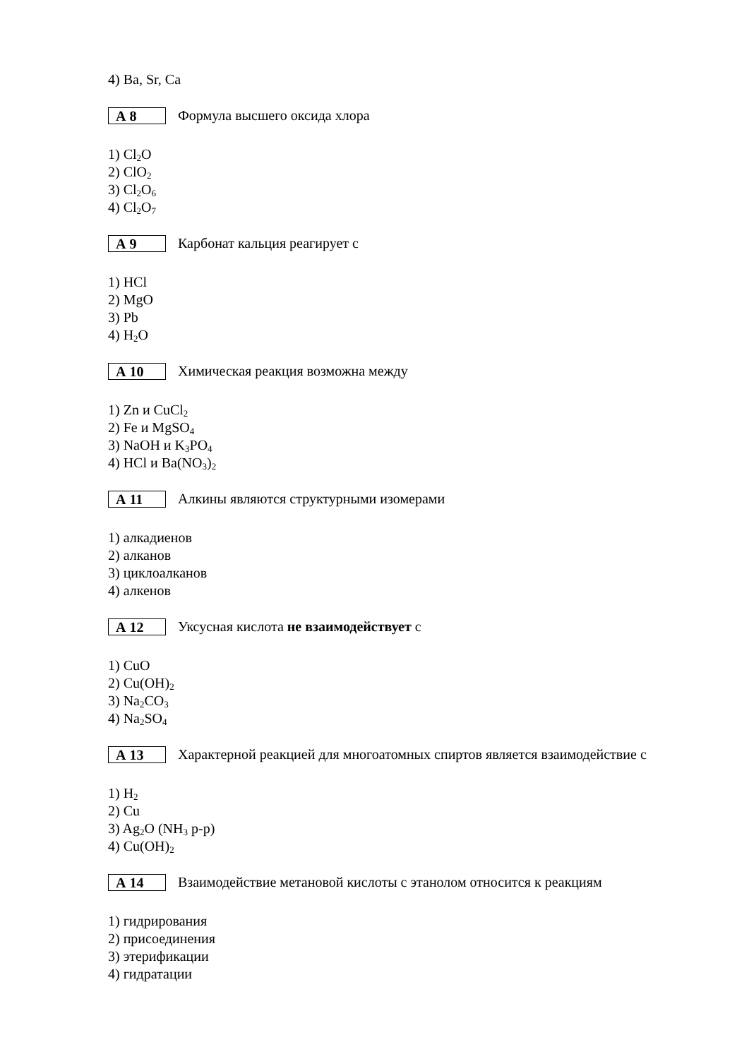4) Ba, Sr, Ca
А 8
Формула высшего оксида хлора
1) Cl<sub>2</sub>O
2) ClO<sub>2</sub>
3) Cl<sub>2</sub>O<sub>6</sub>
4) Cl<sub>2</sub>O<sub>7</sub>
А 9
Карбонат кальция реагирует с
1) HCl
2) MgO
3) Pb
4) H<sub>2</sub>O
А 10
Химическая реакция возможна между
1) Zn и CuCl<sub>2</sub>
2) Fe и MgSO<sub>4</sub>
3) NaOH и K<sub>3</sub>PO<sub>4</sub>
4) HCl и Ba(NO<sub>3</sub>)<sub>2</sub>
А 11
Алкины являются структурными изомерами
1) алкадиенов
2) алканов
3) циклоалканов
4) алкенов
А 12
Уксусная кислота не взаимодействует с
1) CuO
2) Cu(OH)<sub>2</sub>
3) Na<sub>2</sub>CO<sub>3</sub>
4) Na<sub>2</sub>SO<sub>4</sub>
А 13
Характерной реакцией для многоатомных спиртов является взаимодействие с
1) H<sub>2</sub>
2) Cu
3) Ag<sub>2</sub>O (NH<sub>3</sub> р-р)
4) Cu(OH)<sub>2</sub>
А 14
Взаимодействие метановой кислоты с этанолом относится к реакциям
1) гидрирования
2) присоединения
3) этерификации
4) гидратации